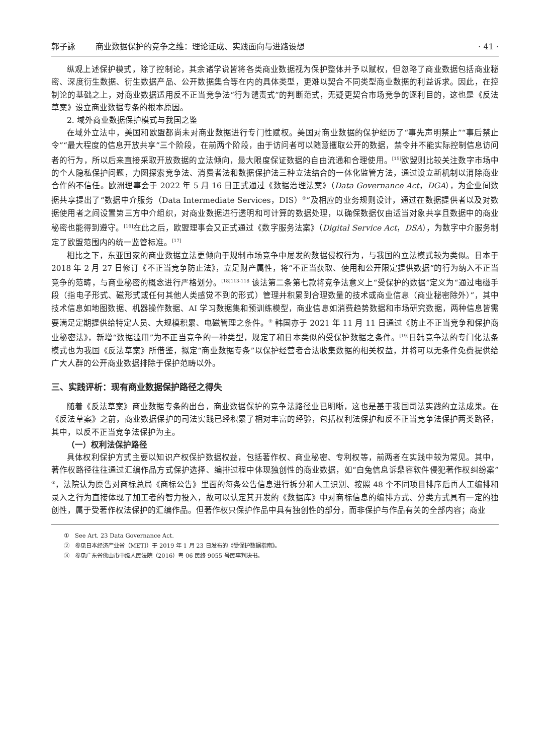郭子詠 商业数据保护的竞争之维：理论证成、实践面向与进路设想 · 41 ·
纵观上述保护模式，除了控制论，其余诸学说皆将各类商业数据视为保护整体并予以赋权，但忽略了商业数据包括商业秘密、深度衍生数据、衍生数据产品、公开数据集合等在内的具体类型，更难以契合不同类型商业数据的利益诉求。因此，在控制论的基础之上，对商业数据适用反不正当竞争法“行为谴责式”的判断范式，无疑更契合市场竞争的逐利目的，这也是《反法草案》设立商业数据专条的根本原因。
2. 域外商业数据保护模式与我国之鉴
在域外立法中，美国和欧盟都尚未对商业数据进行专门性赋权。美国对商业数据的保护经历了“事先声明禁止”“事后禁止令”“最大程度的信息开放共享”三个阶段，在前两个阶段，由于访问者可以随意攫取公开的数据，禁令并不能实际控制信息访问者的行为，所以后来直接采取开放数据的立法倾向，最大限度保证数据的自由流通和合理使用。<sup>[15]</sup>欧盟则比较关注数字市场中的个人隐私保护问题，力图探索竞争法、消费者法和数据保护法三种立法结合的一体化监管方法，通过设立新机制以消除商业合作的不信任。欧洲理事会于 2022 年 5 月 16 日正式通过《数据治理法案》（Data Governance Act，DGA），为企业间数据共享提出了“数据中介服务（Data Intermediate Services，DIS）<sup>①</sup>”及相应的业务规则设计，通过在数据提供者以及对数据使用者之间设置第三方中介组织，对商业数据进行透明和可计算的数据处理，以确保数据仅由适当对象共享且数据中的商业秘密也能得到遵守。<sup>[16]</sup>在此之后，欧盟理事会又正式通过《数字服务法案》（Digital Service Act，DSA），为数字中介服务制定了欧盟范围内的统一监管标准。<sup>[17]</sup>
相比之下，东亚国家的商业数据立法更倾向于规制市场竞争中屡发的数据侵权行为，与我国的立法模式较为类似。日本于 2018 年 2 月 27 日修订《不正当竞争防止法》，立足财产属性，将“不正当获取、使用和公开限定提供数据”的行为纳入不正当竞争的范畴，与商业秘密的概念进行严格划分。<sup>[18]113-118</sup> 该法第二条第七款将竞争法意义上“受保护的数据”定义为“通过电磁手段（指电子形式、磁形式或任何其他人类感觉不到的形式）管理并积累到合理数量的技术或商业信息（商业秘密除外）”，其中技术信息如地图数据、机器操作数据、AI 学习数据集和预训练模型，商业信息如消费趋势数据和市场研究数据，两种信息皆需要满足定期提供给特定人员、大规模积累、电磁管理之条件。<sup>②</sup> 韩国亦于 2021 年 11 月 11 日通过《防止不正当竞争和保护商业秘密法》，新增“数据滥用”为不正当竞争的一种类型，规定了和日本类似的受保护数据之条件。<sup>[19]</sup>日韩竞争法的专门化法条模式也为我国《反法草案》所借鉴，拟定“商业数据专条”以保护经营者合法收集数据的相关权益，并将可以无条件免费提供给广大人群的公开商业数据排除于保护范畴以外。
三、实践评析：现有商业数据保护路径之得失
随着《反法草案》商业数据专条的出台，商业数据保护的竞争法路径业已明晰，这也是基于我国司法实践的立法成果。在《反法草案》之前，商业数据保护的司法实践已经积累了相对丰富的经验，包括权利法保护和反不正当竞争法保护两类路径，其中，以反不正当竞争法保护为主。
（一）权利法保护路径
具体权利保护方式主要以知识产权保护数据权益，包括著作权、商业秘密、专利权等，前两者在实践中较为常见。其中，著作权路径往往通过汇编作品方式保护选择、编排过程中体现独创性的商业数据，如“白兔信息诉鼎容软件侵犯著作权纠纷案”<sup>③</sup>，法院认为原告对商标总局《商标公告》里面的每条公告信息进行拆分和人工识别、按照 48 个不同项目排序后再人工编排和录入之行为直接体现了加工者的智力投入，故可以认定其开发的《数据库》中对商标信息的编排方式、分类方式具有一定的独创性，属于受著作权法保护的汇编作品。但著作权只保护作品中具有独创性的部分，而非保护与作品有关的全部内容；商业
①　See Art. 23 Data Governance Act.
②　参见日本经济产业省（METI）于 2019 年 1 月 23 日发布的《受保护数据指南》。
③　参见广东省佛山市中级人民法院（2016）粤 06 民终 9055 号民事判决书。